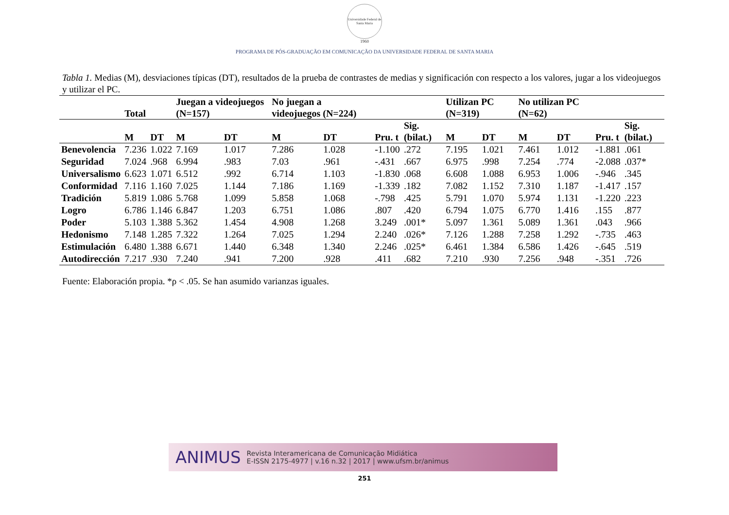Universidade Federal de Santa Maria
1960
PROGRAMA DE PÓS-GRADUAÇÃO EM COMUNICAÇÃO DA UNIVERSIDADE FEDERAL DE SANTA MARIA
Tabla 1. Medias (M), desviaciones típicas (DT), resultados de la prueba de contrastes de medias y significación con respecto a los valores, jugar a los videojuegos y utilizar el PC.
| | Total | | Juegan a videojuegos (N=157) | | No juegan a videojuegos (N=224) | | | | Utilizan PC (N=319) | | No utilizan PC (N=62) | | | |
| --- | --- | --- | --- | --- | --- | --- | --- | --- | --- | --- | --- | --- | --- | --- |
| | M | DT | M | DT | M | DT | Pru. t | Sig. (bilat.) | M | DT | M | DT | Pru. t | Sig. (bilat.) |
| Benevolencia | 7.236 | 1.022 | 7.169 | 1.017 | 7.286 | 1.028 | -1.100 | .272 | 7.195 | 1.021 | 7.461 | 1.012 | -1.881 | .061 |
| Seguridad | 7.024 | .968 | 6.994 | .983 | 7.03 | .961 | -.431 | .667 | 6.975 | .998 | 7.254 | .774 | -2.088 | .037* |
| Universalismo | 6.623 | 1.071 | 6.512 | .992 | 6.714 | 1.103 | -1.830 | .068 | 6.608 | 1.088 | 6.953 | 1.006 | -.946 | .345 |
| Conformidad | 7.116 | 1.160 | 7.025 | 1.144 | 7.186 | 1.169 | -1.339 | .182 | 7.082 | 1.152 | 7.310 | 1.187 | -1.417 | .157 |
| Tradición | 5.819 | 1.086 | 5.768 | 1.099 | 5.858 | 1.068 | -.798 | .425 | 5.791 | 1.070 | 5.974 | 1.131 | -1.220 | .223 |
| Logro | 6.786 | 1.146 | 6.847 | 1.203 | 6.751 | 1.086 | .807 | .420 | 6.794 | 1.075 | 6.770 | 1.416 | .155 | .877 |
| Poder | 5.103 | 1.388 | 5.362 | 1.454 | 4.908 | 1.268 | 3.249 | .001* | 5.097 | 1.361 | 5.089 | 1.361 | .043 | .966 |
| Hedonismo | 7.148 | 1.285 | 7.322 | 1.264 | 7.025 | 1.294 | 2.240 | .026* | 7.126 | 1.288 | 7.258 | 1.292 | -.735 | .463 |
| Estimulación | 6.480 | 1.388 | 6.671 | 1.440 | 6.348 | 1.340 | 2.246 | .025* | 6.461 | 1.384 | 6.586 | 1.426 | -.645 | .519 |
| Autodirección | 7.217 | .930 | 7.240 | .941 | 7.200 | .928 | .411 | .682 | 7.210 | .930 | 7.256 | .948 | -.351 | .726 |
Fuente: Elaboración propia. *ρ < .05. Se han asumido varianzas iguales.
ANIMUS
Revista Interamericana de Comunicação Midiática
E-ISSN 2175-4977 | v.16 n.32 | 2017 | www.ufsm.br/animus
251